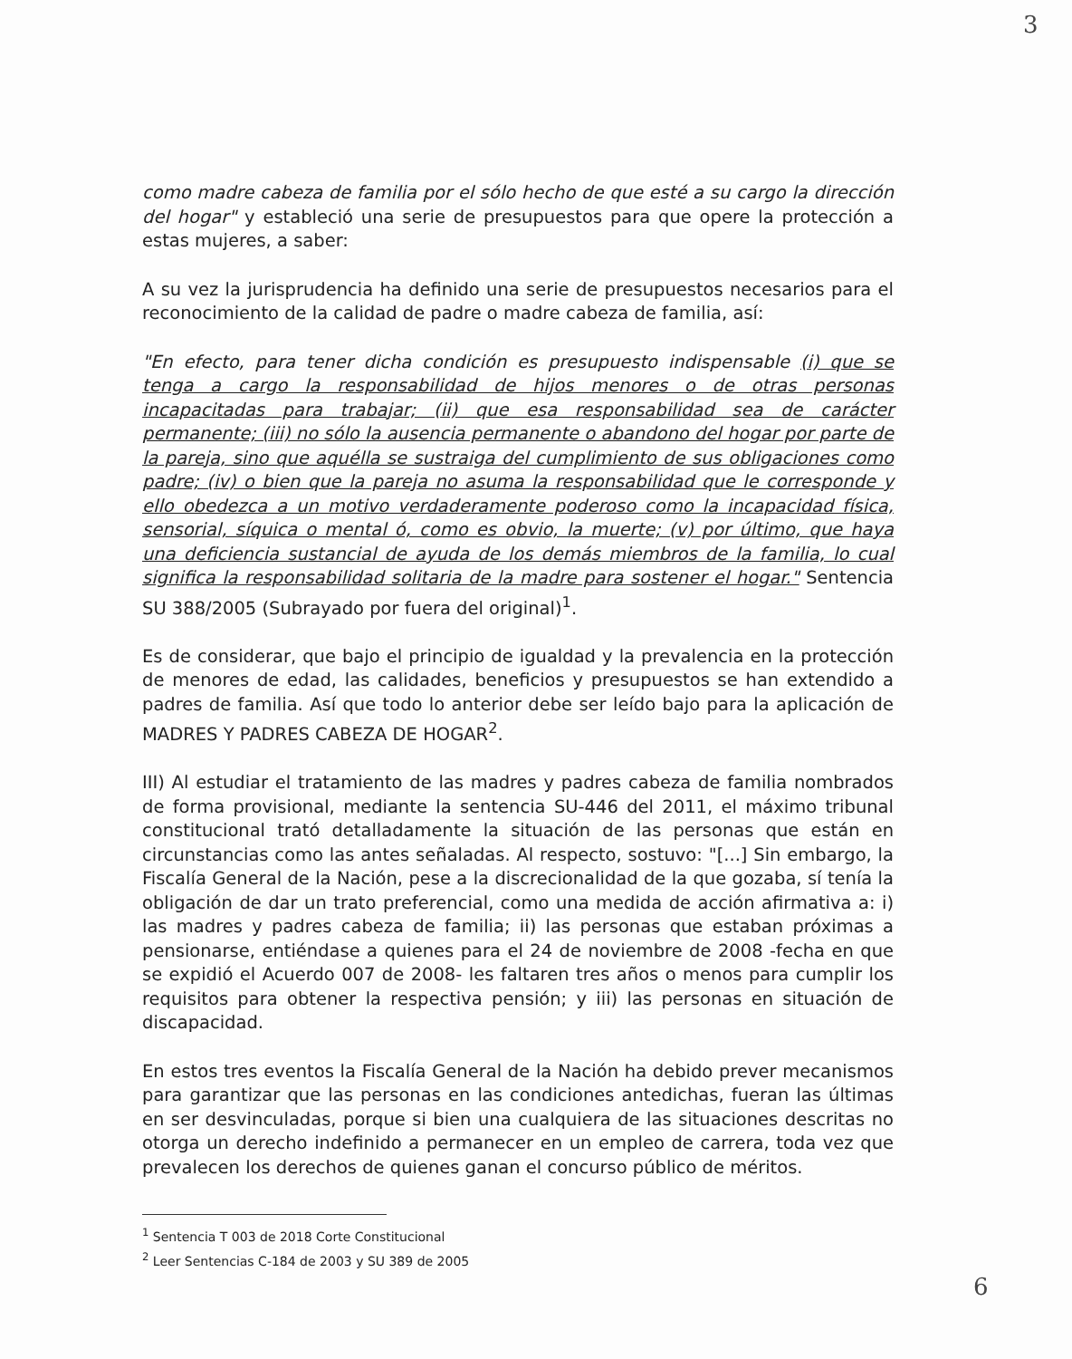3
como madre cabeza de familia por el sólo hecho de que esté a su cargo la dirección del hogar" y estableció una serie de presupuestos para que opere la protección a estas mujeres, a saber:
A su vez la jurisprudencia ha definido una serie de presupuestos necesarios para el reconocimiento de la calidad de padre o madre cabeza de familia, así:
"En efecto, para tener dicha condición es presupuesto indispensable (i) que se tenga a cargo la responsabilidad de hijos menores o de otras personas incapacitadas para trabajar; (ii) que esa responsabilidad sea de carácter permanente; (iii) no sólo la ausencia permanente o abandono del hogar por parte de la pareja, sino que aquélla se sustraiga del cumplimiento de sus obligaciones como padre; (iv) o bien que la pareja no asuma la responsabilidad que le corresponde y ello obedezca a un motivo verdaderamente poderoso como la incapacidad física, sensorial, síquica o mental ó, como es obvio, la muerte; (v) por último, que haya una deficiencia sustancial de ayuda de los demás miembros de la familia, lo cual significa la responsabilidad solitaria de la madre para sostener el hogar." Sentencia SU 388/2005 (Subrayado por fuera del original)<sup>1</sup>.
Es de considerar, que bajo el principio de igualdad y la prevalencia en la protección de menores de edad, las calidades, beneficios y presupuestos se han extendido a padres de familia. Así que todo lo anterior debe ser leído bajo para la aplicación de MADRES Y PADRES CABEZA DE HOGAR<sup>2</sup>.
III) Al estudiar el tratamiento de las madres y padres cabeza de familia nombrados de forma provisional, mediante la sentencia SU-446 del 2011, el máximo tribunal constitucional trató detalladamente la situación de las personas que están en circunstancias como las antes señaladas. Al respecto, sostuvo: "[...] Sin embargo, la Fiscalía General de la Nación, pese a la discrecionalidad de la que gozaba, sí tenía la obligación de dar un trato preferencial, como una medida de acción afirmativa a: i) las madres y padres cabeza de familia; ii) las personas que estaban próximas a pensionarse, entiéndase a quienes para el 24 de noviembre de 2008 -fecha en que se expidió el Acuerdo 007 de 2008- les faltaren tres años o menos para cumplir los requisitos para obtener la respectiva pensión; y iii) las personas en situación de discapacidad.
En estos tres eventos la Fiscalía General de la Nación ha debido prever mecanismos para garantizar que las personas en las condiciones antedichas, fueran las últimas en ser desvinculadas, porque si bien una cualquiera de las situaciones descritas no otorga un derecho indefinido a permanecer en un empleo de carrera, toda vez que prevalecen los derechos de quienes ganan el concurso público de méritos.
<sup>1</sup> Sentencia T 003 de 2018 Corte Constitucional
<sup>2</sup> Leer Sentencias C-184 de 2003 y SU 389 de 2005
6